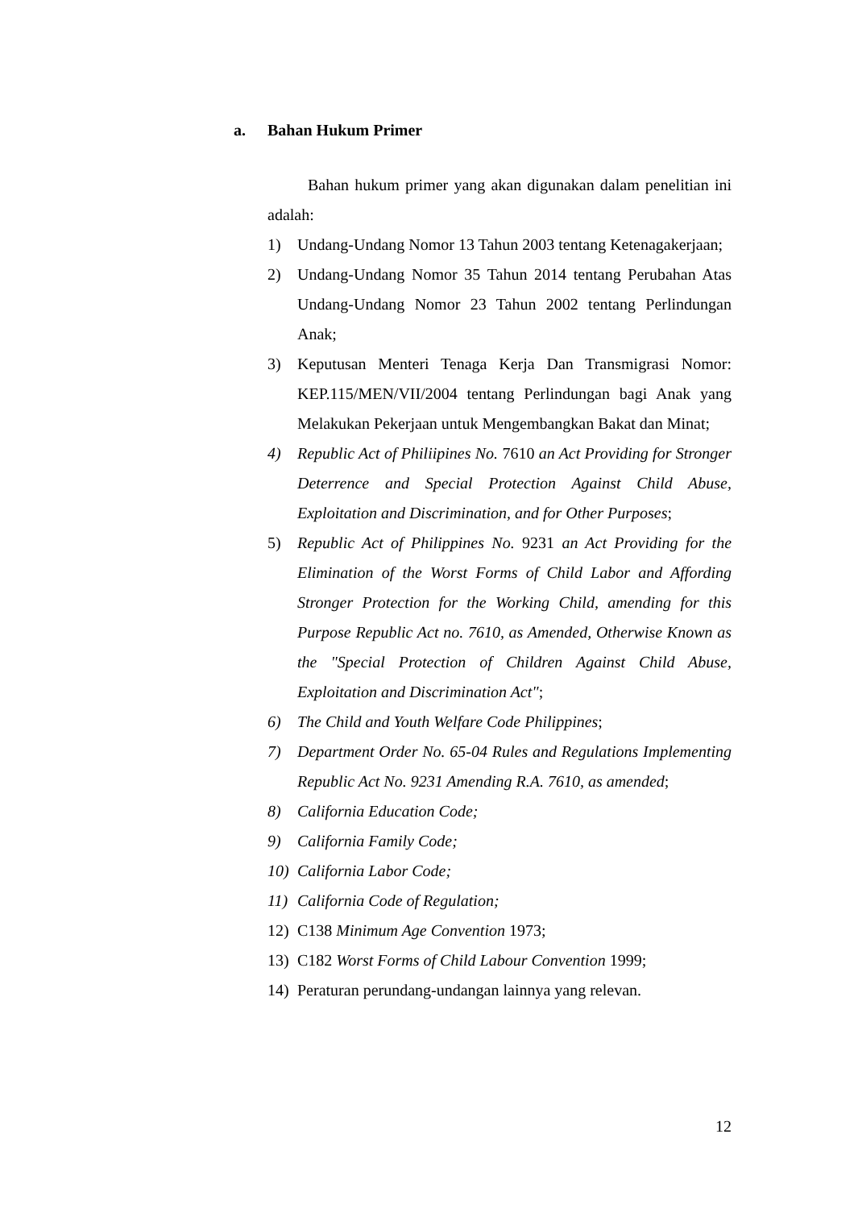a. Bahan Hukum Primer
Bahan hukum primer yang akan digunakan dalam penelitian ini adalah:
1) Undang-Undang Nomor 13 Tahun 2003 tentang Ketenagakerjaan;
2) Undang-Undang Nomor 35 Tahun 2014 tentang Perubahan Atas Undang-Undang Nomor 23 Tahun 2002 tentang Perlindungan Anak;
3) Keputusan Menteri Tenaga Kerja Dan Transmigrasi Nomor: KEP.115/MEN/VII/2004 tentang Perlindungan bagi Anak yang Melakukan Pekerjaan untuk Mengembangkan Bakat dan Minat;
4) Republic Act of Philiipines No. 7610 an Act Providing for Stronger Deterrence and Special Protection Against Child Abuse, Exploitation and Discrimination, and for Other Purposes;
5) Republic Act of Philippines No. 9231 an Act Providing for the Elimination of the Worst Forms of Child Labor and Affording Stronger Protection for the Working Child, amending for this Purpose Republic Act no. 7610, as Amended, Otherwise Known as the "Special Protection of Children Against Child Abuse, Exploitation and Discrimination Act";
6) The Child and Youth Welfare Code Philippines;
7) Department Order No. 65-04 Rules and Regulations Implementing Republic Act No. 9231 Amending R.A. 7610, as amended;
8) California Education Code;
9) California Family Code;
10) California Labor Code;
11) California Code of Regulation;
12) C138 Minimum Age Convention 1973;
13) C182 Worst Forms of Child Labour Convention 1999;
14) Peraturan perundang-undangan lainnya yang relevan.
12